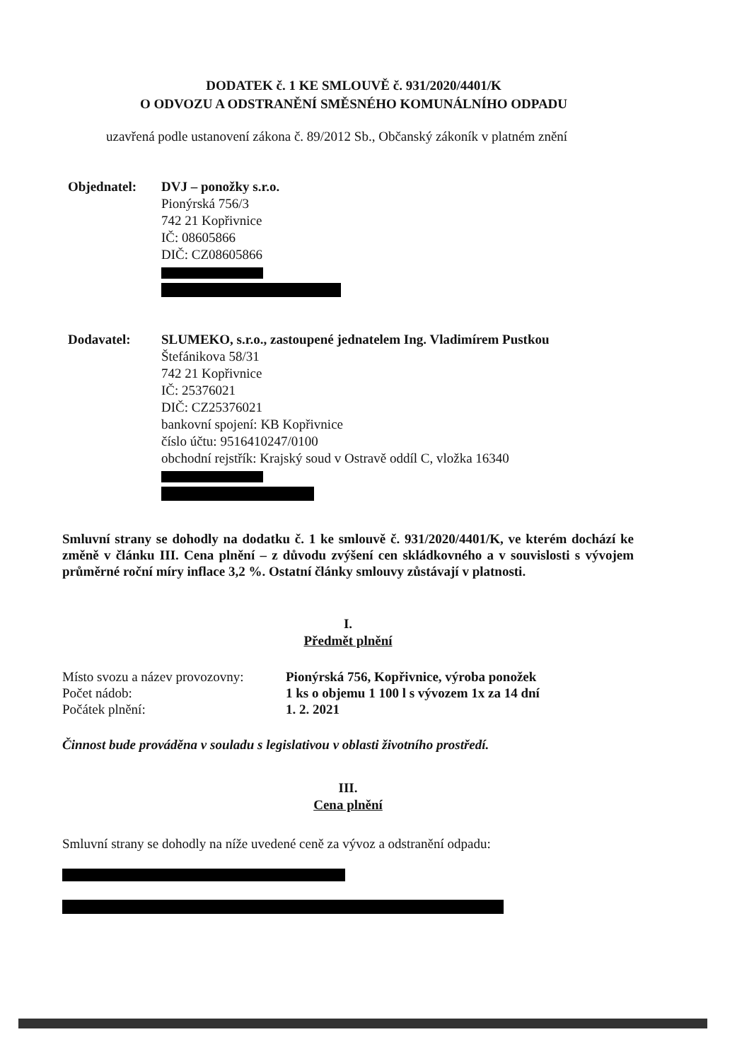DODATEK č. 1 KE SMLOUVĚ č. 931/2020/4401/K
O ODVOZU A ODSTRANĚNÍ SMĚSNÉHO KOMUNÁLNÍHO ODPADU
uzavřená podle ustanovení zákona č. 89/2012 Sb., Občanský zákoník v platném znění
Objednatel: DVJ – ponožky s.r.o.
Pionýrská 756/3
742 21 Kopřivnice
IČ: 08605866
DIČ: CZ08605866
Dodavatel: SLUMEKO, s.r.o., zastoupené jednatelem Ing. Vladimírem Pustkou
Štefánikova 58/31
742 21 Kopřivnice
IČ: 25376021
DIČ: CZ25376021
bankovní spojení: KB Kopřivnice
číslo účtu: 9516410247/0100
obchodní rejstřík: Krajský soud v Ostravě oddíl C, vložka 16340
Smluvní strany se dohodly na dodatku č. 1 ke smlouvě č. 931/2020/4401/K, ve kterém dochází ke změně v článku III. Cena plnění – z důvodu zvýšení cen skládkovného a v souvislosti s vývojem průměrné roční míry inflace 3,2 %. Ostatní články smlouvy zůstávají v platnosti.
I.
Předmět plnění
Místo svozu a název provozovny:
Počet nádob:
Počátek plnění:
Pionýrská 756, Kopřivnice, výroba ponožek
1 ks o objemu 1 100 l s vývozem 1x za 14 dní
1. 2. 2021
Činnost bude prováděna v souladu s legislativou v oblasti životního prostředí.
III.
Cena plnění
Smluvní strany se dohodly na níže uvedené ceně za vývoz a odstranění odpadu: